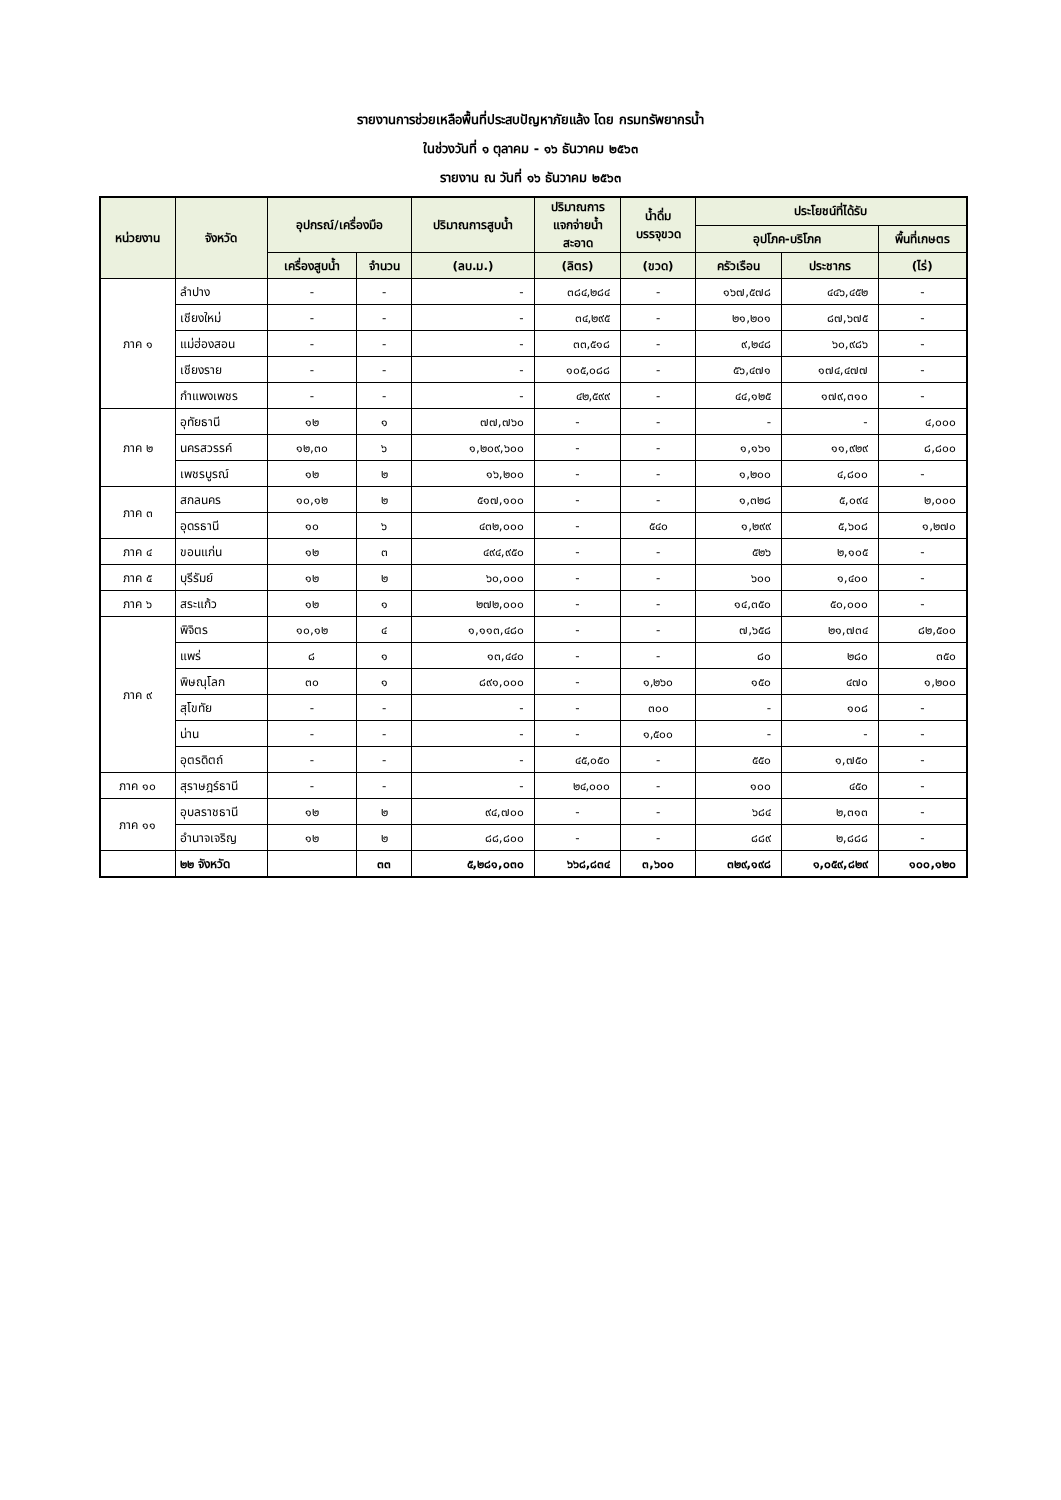รายงานการช่วยเหลือพื้นที่ประสบปัญหาภัยแล้ง โดย กรมทรัพยากรน้ำ
ในช่วงวันที่ ๑ ตุลาคม - ๑๖ ธันวาคม ๒๕๖๓
รายงาน ณ วันที่ ๑๖ ธันวาคม ๒๕๖๓
| หน่วยงาน | จังหวัด | อุปกรณ์/เครื่องมือ | | ปริมาณการสูบน้ำ | ปริมาณการ แจกจ่ายน้ำ สะอาด | น้ำดื่ม บรรจุขวด | ประโยชน์ที่ได้รับ | | |
| --- | --- | --- | --- | --- | --- | --- | --- | --- | --- |
| | | | | | | | อุปโภค-บริโภค | | พื้นที่เกษตร |
| | | เครื่องสูบน้ำ | จำนวน | (ลบ.ม.) | (ลิตร) | (ขวด) | ครัวเรือน | ประชากร | (ไร่) |
| ภาค ๑ | ลำปาง | - | - | - | ๓๘๔,๒๘๔ | - | ๑๖๗,๕๗๘ | ๔๔๖,๔๕๒ | - |
| | เชียงใหม่ | - | - | - | ๓๔,๒๙๕ | - | ๒๑,๒๐๑ | ๘๗,๖๗๕ | - |
| | แม่ฮ่องสอน | - | - | - | ๓๓,๕๑๘ | - | ๙,๒๔๘ | ๖๐,๙๘๖ | - |
| | เชียงราย | - | - | - | ๑๐๕,๐๘๘ | - | ๕๖,๔๗๑ | ๑๗๔,๔๗๗ | - |
| | กำแพงเพชร | - | - | - | ๔๒,๕๙๙ | - | ๔๔,๑๒๕ | ๑๗๙,๓๑๐ | - |
| ภาค ๒ | อุทัยธานี | ๑๒ | ๑ | ๗๗,๗๖๐ | - | - | - | - | ๔,๐๐๐ |
| | นครสวรรค์ | ๑๒,๓๐ | ๖ | ๑,๒๐๙,๖๐๐ | - | - | ๑,๑๖๑ | ๑๑,๙๒๙ | ๘,๘๐๐ |
| | เพชรบูรณ์ | ๑๒ | ๒ | ๑๖,๒๐๐ | - | - | ๑,๒๐๐ | ๔,๘๐๐ | - |
| ภาค ๓ | สกลนคร | ๑๐,๑๒ | ๒ | ๕๑๗,๑๐๐ | - | - | ๑,๓๒๘ | ๕,๐๙๔ | ๒,๐๐๐ |
| | อุดรธานี | ๑๐ | ๖ | ๔๓๒,๐๐๐ | - | ๕๔๐ | ๑,๒๙๙ | ๕,๖๐๘ | ๑,๒๗๐ |
| ภาค ๔ | ขอนแก่น | ๑๒ | ๓ | ๔๙๔,๙๕๐ | - | - | ๕๒๖ | ๒,๑๐๕ | - |
| ภาค ๕ | บุรีรัมย์ | ๑๒ | ๒ | ๖๐,๐๐๐ | - | - | ๖๐๐ | ๑,๔๐๐ | - |
| ภาค ๖ | สระแก้ว | ๑๒ | ๑ | ๒๗๒,๐๐๐ | - | - | ๑๔,๓๕๐ | ๕๐,๐๐๐ | - |
| ภาค ๙ | พิจิตร | ๑๐,๑๒ | ๔ | ๑,๑๑๓,๔๘๐ | - | - | ๗,๖๕๘ | ๒๑,๗๓๔ | ๘๒,๕๐๐ |
| | แพร่ | ๘ | ๑ | ๑๓,๔๔๐ | - | - | ๘๐ | ๒๘๐ | ๓๕๐ |
| | พิษณุโลก | ๓๐ | ๑ | ๘๙๑,๐๐๐ | - | ๑,๒๖๐ | ๑๕๐ | ๔๗๐ | ๑,๒๐๐ |
| | สุโขทัย | - | - | - | - | ๓๐๐ | - | ๑๐๘ | - |
| | น่าน | - | - | - | - | ๑,๕๐๐ | - | - | - |
| | อุตรดิตถ์ | - | - | - | ๔๕,๐๕๐ | - | ๕๕๐ | ๑,๗๕๐ | - |
| ภาค ๑๐ | สุราษฎร์ธานี | - | - | - | ๒๔,๐๐๐ | - | ๑๐๐ | ๔๕๐ | - |
| ภาค ๑๑ | อุบลราชธานี | ๑๒ | ๒ | ๙๔,๗๐๐ | - | - | ๖๘๔ | ๒,๓๑๓ | - |
| | อำนาจเจริญ | ๑๒ | ๒ | ๘๘,๘๐๐ | - | - | ๘๘๙ | ๒,๘๘๘ | - |
| | ๒๒ จังหวัด | | ๓๓ | ๕,๒๘๑,๐๓๐ | ๖๖๘,๘๓๔ | ๓,๖๐๐ | ๓๒๙,๑๙๘ | ๑,๐๕๙,๘๒๙ | ๑๐๐,๑๒๐ |